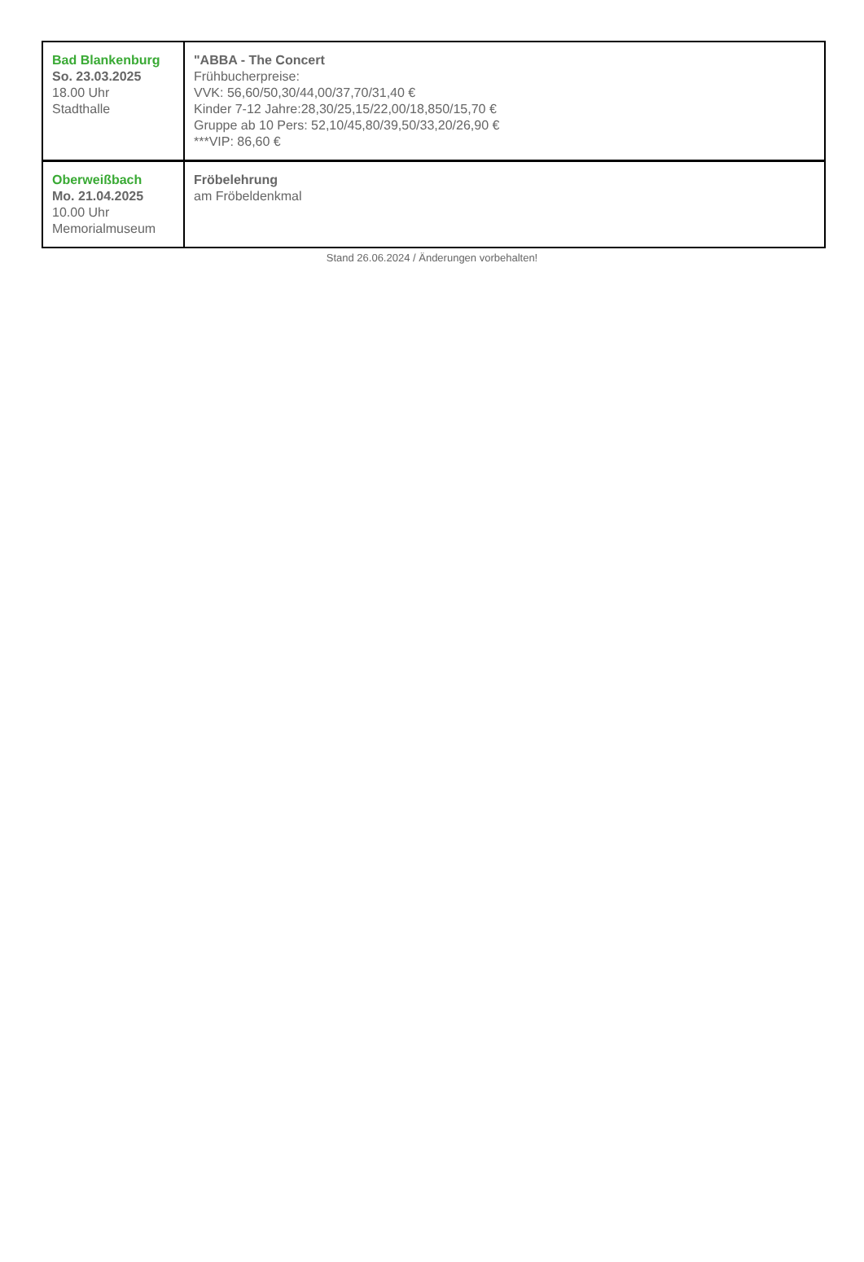| Bad Blankenburg So. 23.03.2025 18.00 Uhr Stadthalle | "ABBA - The Concert Frühbucherpreise: VVK: 56,60/50,30/44,00/37,70/31,40 € Kinder 7-12 Jahre:28,30/25,15/22,00/18,850/15,70 € Gruppe ab 10 Pers: 52,10/45,80/39,50/33,20/26,90 € ***VIP: 86,60 € |
| Oberweißbach Mo. 21.04.2025 10.00 Uhr Memorialmuseum | Fröbelehrung am Fröbeldenkmal |
Stand 26.06.2024 / Änderungen vorbehalten!